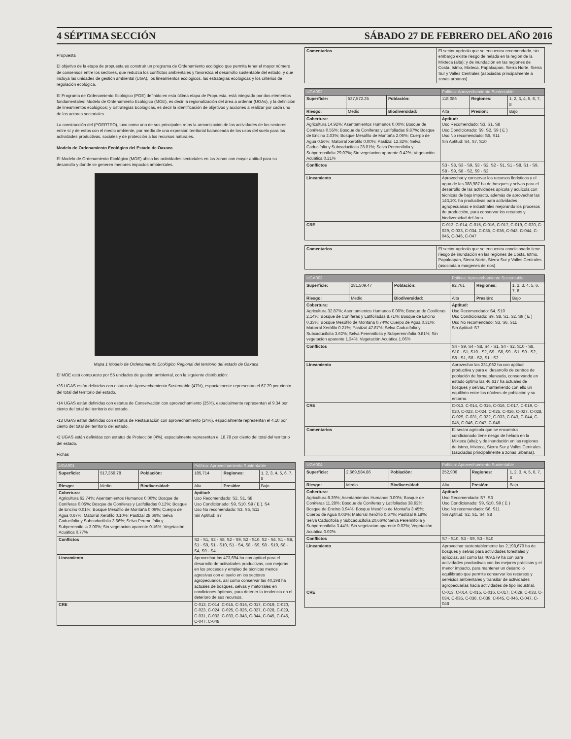4 SÉPTIMA SECCIÓN SÁBADO 27 DE FEBRERO DEL AÑO 2016
Propuesta
El objetivo de la etapa de propuesta es construir un programa de Ordenamiento ecológico que permita tener el mayor número de consensos entre los sectores, que reduzca los conflictos ambientales y favorezca el desarrollo sustentable del estado, y que incluya las unidades de gestión ambiental (UGA), los lineamientos ecológicos, las estrategias ecológicas y los criterios de regulación ecológica.
El Programa de Ordenamiento Ecológico (POE) definido en esta última etapa de Propuesta, está integrado por dos elementos fundamentales: Modelo de Ordenamiento Ecológico (MOE), es decir la regionalización del área a ordenar (UGAs), y la definición de lineamientos ecológicos; y Estrategias Ecológicas, es decir la identificación de objetivos y acciones a realizar por cada uno de los actores sectoriales.
La construcción del (POERTEO), tuvo como uno de sus principales retos la armonización de las actividades de los sectores entre sí y de estos con el medio ambiente, por medio de una expresión territorial balanceada de los usos del suelo para las actividades productivas, sociales y de protección a los recursos naturales.
Modelo de Ordenamiento Ecológico del Estado de Oaxaca
El Modelo de Ordenamiento Ecológico (MOE) ubica las actividades sectoriales en las zonas con mayor aptitud para su desarrollo y donde se generen menores impactos ambientales.
Mapa 1 Modelo de Ordenamiento Ecológico Regional del territorio del estado de Oaxaca
El MOE está compuesto por 55 unidades de gestión ambiental, con la siguiente distribución:
•26 UGAS están definidas con estatus de Aprovechamiento Sustentable (47%), espacialmente representan el 67.79 por ciento del total del territorio del estado.
•14 UGAS están definidas con estatus de Conservación con aprovechamiento (25%), espacialmente representan el 9.34 por ciento del total del territorio del estado.
•13 UGAS están definidas con estatus de Restauración con aprovechamiento (24%), espacialmente representan el 4.10 por ciento del total del territorio del estado.
•2 UGAS están definidas con estatus de Protección (4%), espacialmente representan el 18.78 por ciento del total del territorio del estado.
Fichas
| UGA001 | | | Política: Aprovechamiento Sustentable | | |
| Superficie: | 517,359.78 | Población: | 185,714 | Regiones: | 1, 2, 3, 4, 5, 6, 7, 8 |
| Riesgo: | Medio | Biodiversidad: | Alta | Presión: | Bajo |
| Cobertura: Agricultura 62.74%; Asentamientos Humanos 0.00%; Bosque de Coníferas 0.05%; Bosque de Coníferas y Latifoliadas 0.12%; Bosque de Encino 0.01%; Bosque Mesófilo de Montaña 0.06%; Cuerpo de Agua 0.67%; Matorral Xerófilo 0.10%; Pastizal 28.66%; Selva Caducifolia y Subcaducifolia 3.66%; Selva Perennifolia y Subperennifolia 3.00%; Sin vegetacion aparente 0.16%; Vegetación Acuática 0.77% | | | Aptitud: Uso Recomendado: S2, S1, S8 Uso Condicionado: S9, S10, S9 ( E ), S4 Uso No recomendado: S3, S6, S11 Sin Aptitud: S7 | | |
| Conflictos | | | S2 - S1, S2 - S8, S2 - S9, S2 - S10, S2 - S4, S1 - S8, S1 - S9, S1 - S10, S1 - S4, S8 - S9, S8 - S10, S8 - S4, S9 - S4 | | |
| Lineamiento | | | Aprovechar las 473,694 ha con aptitud para el desarrollo de actividades productivas, con mejoras en los procesos y empleo de técnicas menos agresivas con el suelo en los sectores agropecuarios, así como conservar las 40,198 ha actuales de bosques, selvas y matorrales en condiciones óptimas, para detener la tendencia en el deterioro de sus recursos. | | |
| CRE | | | C-013, C-014, C-015, C-016, C-017, C-019, C-020, C-023, C-024, C-025, C-026, C-027, C-028, C-029, C-031, C-032, C-033, C-043, C-044, C-045, C-046, C-047, C-048 | | |
| Comentarios | El sector agrícola que se encuentra recomendado, sin embargo existe riesgo de helada en la región de la Mixteca (alta); y de inundación en las regiones de Costa, Istmo, Mixteca, Papaloapan, Sierra Norte, Sierra Sur y Valles Centrales (asociadas principalmente a zonas urbanas). |
| UGA002 | | | Política: Aprovechamiento Sustentable | | |
| Superficie: | 537,572.25 | Población: | 118,086 | Regiones: | 1, 2, 3, 4, 5, 6, 7, 8 |
| Riesgo: | Medio | Biodiversidad: | Alta | Presión: | Bajo |
| Cobertura: Agricultura 14.92%; Asentamientos Humanos 0.00%; Bosque de Coníferas 0.55%; Bosque de Coníferas y Latifoliadas 9.87%; Bosque de Encino 2.03%; Bosque Mesófilo de Montaña 2.06%; Cuerpo de Agua 0.56%; Matorral Xerófilo 0.00%; Pastizal 12.32%; Selva Caducifolia y Subcaducifolia 28.01%; Selva Perennifolia y Subperennifolia 29.07%; Sin vegetacion aparente 0.42%; Vegetación Acuática 0.21% | | | Aptitud: Uso Recomendado: S3, S1, S8 Uso Condicionado: S9, S2, S9 ( E ) Uso No recomendado: S6, S11 Sin Aptitud: S4, S7, S10 | | |
| Conflictos | | | S3 - S8, S3 - S9, S3 - S2, S2 - S1, S1 - S8, S1 - S9, S8 - S9, S8 - S2, S9 - S2 | | |
| Lineamiento | | | Aprovechar y conservar los recursos florísticos y el agua de las 388,987 ha de bosques y selvas para el desarrollo de las actividades apícola y acuícola con técnicas de bajo impacto, además de aprovechar las 143,101 ha productivas para actividades agropecuarias e industriales mejorando los procesos de producción, para conservar los recursos y biodiversidad del área. | | |
| CRE | | | C-013, C-014, C-015, C-016, C-017, C-019, C-020, C-029, C-033, C-034, C-035, C-036, C-043, C-044, C-045, C-046, C-047 | | |
| Comentarios | El sector agrícola que se encuentra condicionado tiene riesgo de inundación en las regiones de Costa, Istmo, Papaloapan, Sierra Norte, Sierra Sur y Valles Centrales (asociada a margenes de ríos). |
| UGA003 | | | Política: Aprovechamiento Sustentable | | |
| Superficie: | 281,509.47 | Población: | 92,761 | Regiones: | 1, 2, 3, 4, 5, 6, 7, 8 |
| Riesgo: | Medio | Biodiversidad: | Alta | Presión: | Bajo |
| Cobertura: Agricultura 32.87%; Asentamientos Humanos 0.00%; Bosque de Coníferas 2.14%; Bosque de Coníferas y Latifoliadas 8.71%; Bosque de Encino 0.33%; Bosque Mesófilo de Montaña 0.74%; Cuerpo de Agua 0.31%; Matorral Xerófilo 0.21%; Pastizal 47.87%; Selva Caducifolia y Subcaducifolia 3.62%; Selva Perennifolia y Subperennifolia 0.81%; Sin vegetacion aparente 1.34%; Vegetación Acuática 1.06% | | | Aptitud: Uso Recomendado: S4, S10 Uso Condicionado: S9, S8, S1, S2, S9 ( E ) Uso No recomendado: S3, S6, S11 Sin Aptitud: S7 | | |
| Conflictos | | | S4 - S9, S4 - S8, S4 - S1, S4 - S2, S10 - S8, S10 - S1, S10 - S2, S9 - S8, S9 - S1, S9 - S2, S8 - S1, S8 - S2, S1 - S2 | | |
| Lineamiento | | | Aprovechar las 231,062 ha con aptitud productiva y para el desarrollo de centros de población de forma planeada, conservando en estado óptimo las 46,617 ha actuales de bosques y selvas, manteniendo con ello un equilibrio entre los núcleos de población y su entorno. | | |
| CRE | | | C-013, C-014, C-015, C-016, C-017, C-019, C-020, C-023, C-024, C-025, C-026, C-027, C-028, C-029, C-031, C-032, C-033, C-043, C-044, C-045, C-046, C-047, C-048 | | |
| Comentarios | | | El sector agrícola que se encuentra condicionado tiene riesgo de helada en la Mixteca (alta); y de inundación en las regiones de Istmo, Mixteca, Sierra Sur y Valles Centrales (asociadas principalmente a zonas urbanas). | | |
| UGA004 | | | Política: Aprovechamiento Sustentable | | |
| Superficie: | 2,669,584.86 | Población: | 252,906 | Regiones: | 1, 2, 3, 4, 5, 6, 7, 8 |
| Riesgo: | Medio | Biodiversidad: | Alta | Presión: | Bajo |
| Cobertura: Agricultura 8.39%; Asentamientos Humanos 0.00%; Bosque de Coníferas 11.28%; Bosque de Coníferas y Latifoliadas 38.92%; Bosque de Encino 3.94%; Bosque Mesófilo de Montaña 3.45%; Cuerpo de Agua 0.03%; Matorral Xerófilo 0.67%; Pastizal 9.18%; Selva Caducifolia y Subcaducifolia 20.66%; Selva Perennifolia y Subperennifolia 3.44%; Sin vegetacion aparente 0.02%; Vegetación Acuática 0.02% | | | Aptitud: Uso Recomendado: S7, S3 Uso Condicionado: S9, S10, S9 ( E ) Uso No recomendado: S6, S11 Sin Aptitud: S2, S1, S4, S8 | | |
| Conflictos | | | S7 - S10, S3 - S9, S3 - S10 | | |
| Lineamiento | | | Aprovechar sustentablemente las 2,198,670 ha de bosques y selvas para actividades forestales y apícolas, así como las 469,579 ha con para actividades productivas con las mejores prácticas y el menor impacto, para mantener un desarrollo equilibrado que permite conservar los recursos y servicios ambientales y transitar de actividades agropecuarias hacia actividades de tipo industrial. | | |
| CRE | | | C-013, C-014, C-015, C-016, C-017, C-029, C-033, C-034, C-035, C-036, C-039, C-045, C-046, C-047, C-048 | | |